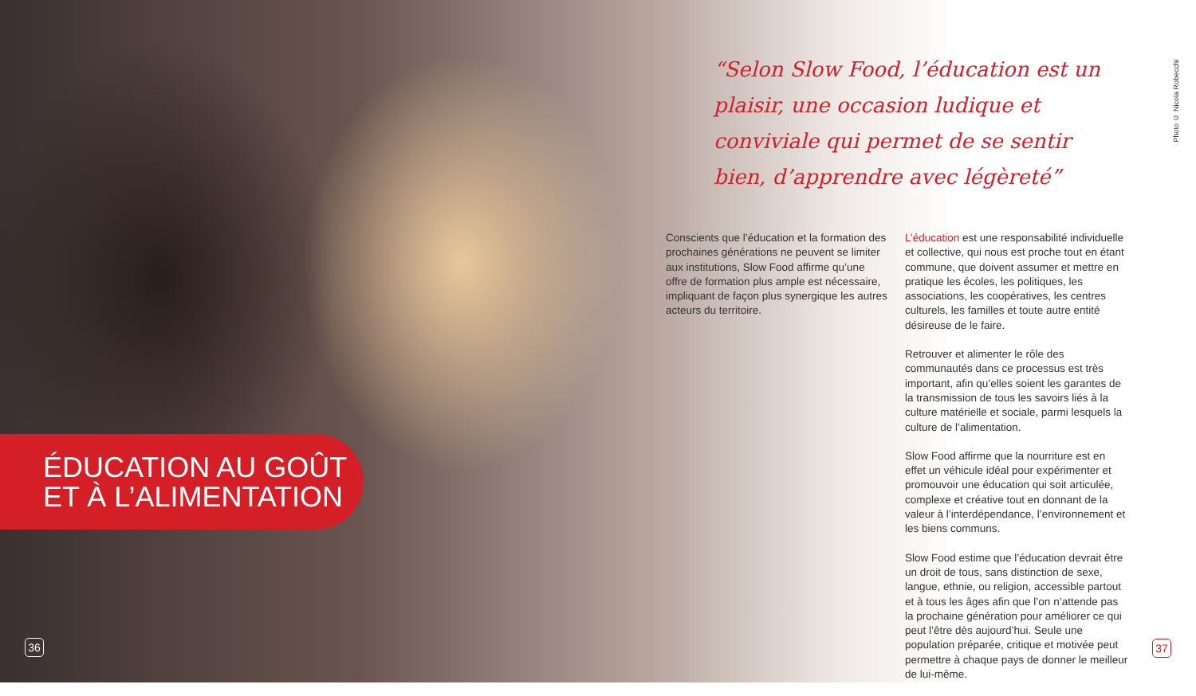ÉDUCATION AU GOÛT
ET À L’ALIMENTATION
36
“Selon Slow Food, l’éducation est un plaisir, une occasion ludique et conviviale qui permet de se sentir bien, d’apprendre avec légèreté”
Conscients que l’éducation et la formation des prochaines générations ne peuvent se limiter aux institutions, Slow Food affirme qu’une offre de formation plus ample est nécessaire, impliquant de façon plus synergique les autres acteurs du territoire.
L’éducation est une responsabilité individuelle et collective, qui nous est proche tout en étant commune, que doivent assumer et mettre en pratique les écoles, les politiques, les associations, les coopératives, les centres culturels, les familles et toute autre entité désireuse de le faire.
Retrouver et alimenter le rôle des communautés dans ce processus est très important, afin qu’elles soient les garantes de la transmission de tous les savoirs liés à la culture matérielle et sociale, parmi lesquels la culture de l’alimentation.
Slow Food affirme que la nourriture est en effet un véhicule idéal pour expérimenter et promouvoir une éducation qui soit articulée, complexe et créative tout en donnant de la valeur à l’interdépendance, l’environnement et les biens communs.
Slow Food estime que l’éducation devrait être un droit de tous, sans distinction de sexe, langue, ethnie, ou religion, accessible partout et à tous les âges afin que l’on n’attende pas la prochaine génération pour améliorer ce qui peut l’être dès aujourd’hui. Seule une population préparée, critique et motivée peut permettre à chaque pays de donner le meilleur de lui-même.
Photo © Nicola Robecchi
37